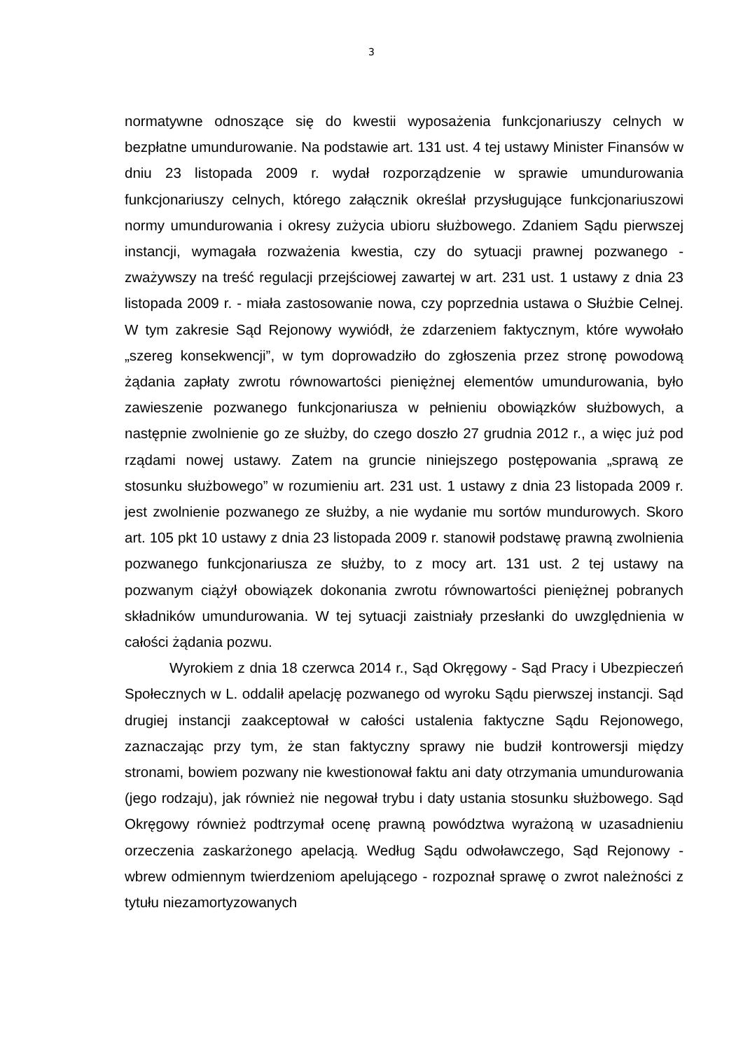3
normatywne odnoszące się do kwestii wyposażenia funkcjonariuszy celnych w bezpłatne umundurowanie. Na podstawie art. 131 ust. 4 tej ustawy Minister Finansów w dniu 23 listopada 2009 r. wydał rozporządzenie w sprawie umundurowania funkcjonariuszy celnych, którego załącznik określał przysługujące funkcjonariuszowi normy umundurowania i okresy zużycia ubioru służbowego. Zdaniem Sądu pierwszej instancji, wymagała rozważenia kwestia, czy do sytuacji prawnej pozwanego - zważywszy na treść regulacji przejściowej zawartej w art. 231 ust. 1 ustawy z dnia 23 listopada 2009 r. - miała zastosowanie nowa, czy poprzednia ustawa o Służbie Celnej. W tym zakresie Sąd Rejonowy wywiódł, że zdarzeniem faktycznym, które wywołało „szereg konsekwencji”, w tym doprowadziło do zgłoszenia przez stronę powodową żądania zapłaty zwrotu równowartości pieniężnej elementów umundurowania, było zawieszenie pozwanego funkcjonariusza w pełnieniu obowiązków służbowych, a następnie zwolnienie go ze służby, do czego doszło 27 grudnia 2012 r., a więc już pod rządami nowej ustawy. Zatem na gruncie niniejszego postępowania „sprawą ze stosunku służbowego” w rozumieniu art. 231 ust. 1 ustawy z dnia 23 listopada 2009 r. jest zwolnienie pozwanego ze służby, a nie wydanie mu sortów mundurowych. Skoro art. 105 pkt 10 ustawy z dnia 23 listopada 2009 r. stanowił podstawę prawną zwolnienia pozwanego funkcjonariusza ze służby, to z mocy art. 131 ust. 2 tej ustawy na pozwanym ciążył obowiązek dokonania zwrotu równowartości pieniężnej pobranych składników umundurowania. W tej sytuacji zaistniały przesłanki do uwzględnienia w całości żądania pozwu.
Wyrokiem z dnia 18 czerwca 2014 r., Sąd Okręgowy - Sąd Pracy i Ubezpieczeń Społecznych w L. oddalił apelację pozwanego od wyroku Sądu pierwszej instancji. Sąd drugiej instancji zaakceptował w całości ustalenia faktyczne Sądu Rejonowego, zaznaczając przy tym, że stan faktyczny sprawy nie budził kontrowersji między stronami, bowiem pozwany nie kwestionował faktu ani daty otrzymania umundurowania (jego rodzaju), jak również nie negował trybu i daty ustania stosunku służbowego. Sąd Okręgowy również podtrzymał ocenę prawną powództwa wyrażoną w uzasadnieniu orzeczenia zaskarżonego apelacją. Według Sądu odwoławczego, Sąd Rejonowy - wbrew odmiennym twierdzeniom apelującego - rozpoznał sprawę o zwrot należności z tytułu niezamortyzowanych